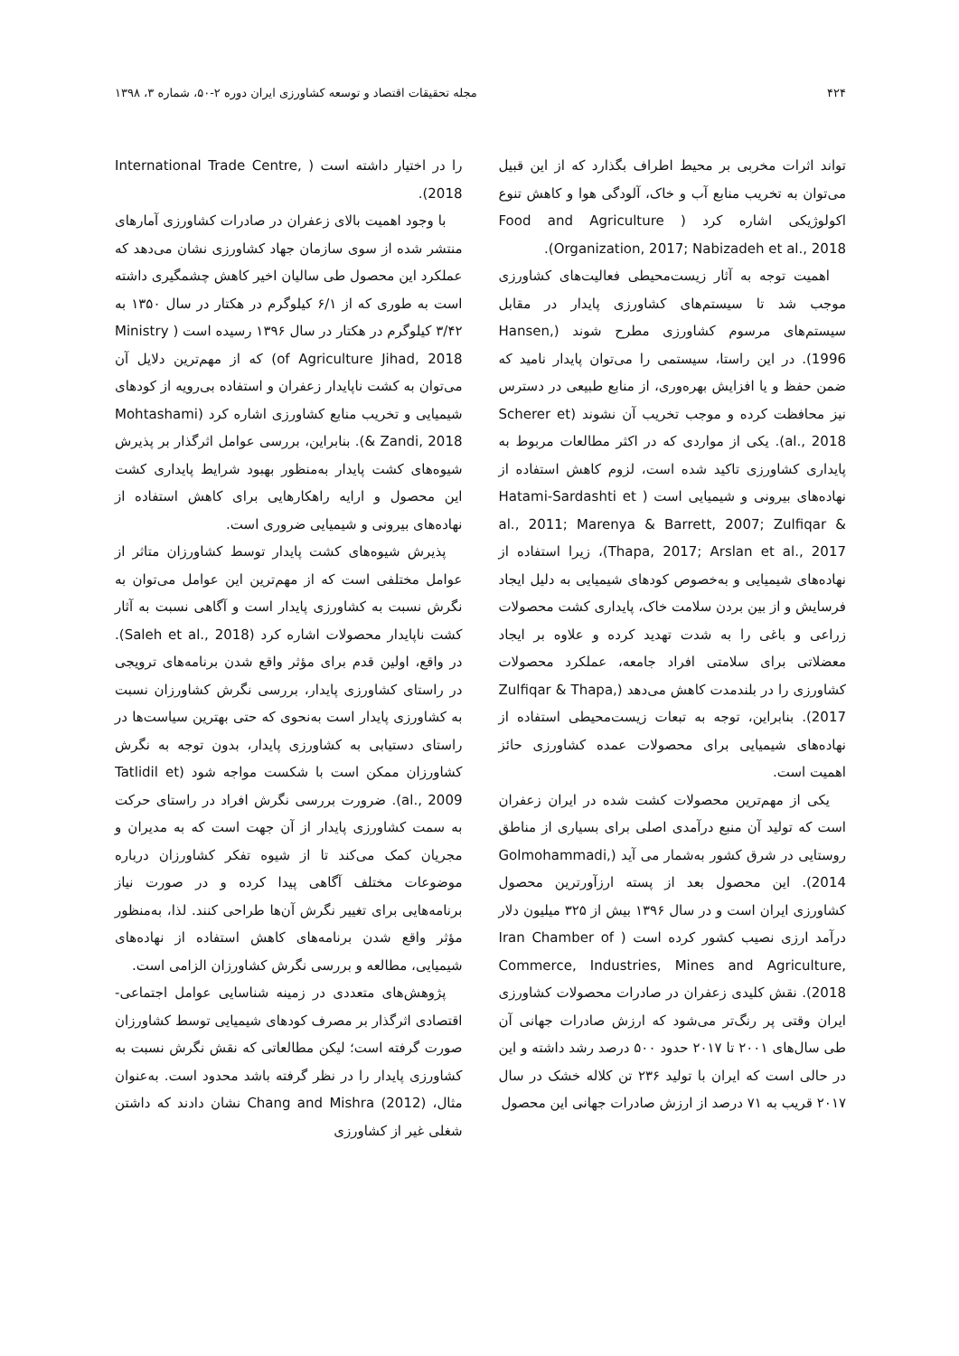۴۲۴ مجله تحقیقات اقتصاد و توسعه کشاورزی ایران دوره ۲-۵۰، شماره ۳، ۱۳۹۸
تواند اثرات مخربی بر محیط اطراف بگذارد که از این قبیل می‌توان به تخریب منابع آب و خاک، آلودگی هوا و کاهش تنوع اکولوژیکی اشاره کرد ( Food and Agriculture Organization, 2017; Nabizadeh et al., 2018).
اهمیت توجه به آثار زیست‌محیطی فعالیت‌های کشاورزی موجب شد تا سیستم‌های کشاورزی پایدار در مقابل سیستم‌های مرسوم کشاورزی مطرح شوند (Hansen, 1996). در این راستا، سیستمی را می‌توان پایدار نامید که ضمن حفظ و یا افزایش بهره‌وری، از منابع طبیعی در دسترس نیز محافظت کرده و موجب تخریب آن نشوند (Scherer et al., 2018). یکی از مواردی که در اکثر مطالعات مربوط به پایداری کشاورزی تاکید شده است، لزوم کاهش استفاده از نهاده‌های بیرونی و شیمیایی است ( Hatami-Sardashti et al., 2011; Marenya & Barrett, 2007; Zulfiqar & Thapa, 2017; Arslan et al., 2017)، زیرا استفاده از نهاده‌های شیمیایی و به‌خصوص کودهای شیمیایی به دلیل ایجاد فرسایش و از بین بردن سلامت خاک، پایداری کشت محصولات زراعی و باغی را به شدت تهدید کرده و علاوه بر ایجاد معضلاتی برای سلامتی افراد جامعه، عملکرد محصولات کشاورزی را در بلندمدت کاهش می‌دهد (Zulfiqar & Thapa, 2017). بنابراین، توجه به تبعات زیست‌محیطی استفاده از نهاده‌های شیمیایی برای محصولات عمده کشاورزی حائز اهمیت است.
یکی از مهم‌ترین محصولات کشت شده در ایران زعفران است که تولید آن منبع درآمدی اصلی برای بسیاری از مناطق روستایی در شرق کشور به‌شمار می آید (Golmohammadi, 2014). این محصول بعد از پسته ارزآورترین محصول کشاورزی ایران است و در سال ۱۳۹۶ بیش از ۳۲۵ میلیون دلار درآمد ارزی نصیب کشور کرده است ( Iran Chamber of Commerce, Industries, Mines and Agriculture, 2018). نقش کلیدی زعفران در صادرات محصولات کشاورزی ایران وقتی پر رنگ‌تر می‌شود که ارزش صادرات جهانی آن طی سال‌های ۲۰۰۱ تا ۲۰۱۷ حدود ۵۰۰ درصد رشد داشته و این در حالی است که ایران با تولید ۲۳۶ تن کلاله خشک در سال ۲۰۱۷ قریب به ۷۱ درصد از ارزش صادرات جهانی این محصول
را در اختیار داشته است ( International Trade Centre, 2018).
با وجود اهمیت بالای زعفران در صادرات کشاورزی آمارهای منتشر شده از سوی سازمان جهاد کشاورزی نشان می‌دهد که عملکرد این محصول طی سالیان اخیر کاهش چشمگیری داشته است به طوری که از ۶/۱ کیلوگرم در هکتار در سال ۱۳۵۰ به ۳/۴۲ کیلوگرم در هکتار در سال ۱۳۹۶ رسیده است ( Ministry of Agriculture Jihad, 2018) که از مهم‌ترین دلایل آن می‌توان به کشت ناپایدار زعفران و استفاده بی‌رویه از کودهای شیمیایی و تخریب منابع کشاورزی اشاره کرد (Mohtashami & Zandi, 2018). بنابراین، بررسی عوامل اثرگذار بر پذیرش شیوه‌های کشت پایدار به‌منظور بهبود شرایط پایداری کشت این محصول و ارایه راهکارهایی برای کاهش استفاده از نهاده‌های بیرونی و شیمیایی ضروری است.
پذیرش شیوه‌های کشت پایدار توسط کشاورزان متاثر از عوامل مختلفی است که از مهم‌ترین این عوامل می‌توان به نگرش نسبت به کشاورزی پایدار است و آگاهی نسبت به آثار کشت ناپایدار محصولات اشاره کرد (Saleh et al., 2018). در واقع، اولین قدم برای مؤثر واقع شدن برنامه‌های ترویجی در راستای کشاورزی پایدار، بررسی نگرش کشاورزان نسبت به کشاورزی پایدار است به‌نحوی که حتی بهترین سیاست‌ها در راستای دستیابی به کشاورزی پایدار، بدون توجه به نگرش کشاورزان ممکن است با شکست مواجه شود (Tatlidil et al., 2009). ضرورت بررسی نگرش افراد در راستای حرکت به سمت کشاورزی پایدار از آن جهت است که به مدیران و مجریان کمک می‌کند تا از شیوه تفکر کشاورزان درباره موضوعات مختلف آگاهی پیدا کرده و در صورت نیاز برنامه‌هایی برای تغییر نگرش آن‌ها طراحی کنند. لذا، به‌منظور مؤثر واقع شدن برنامه‌های کاهش استفاده از نهاده‌های شیمیایی، مطالعه و بررسی نگرش کشاورزان الزامی است.
پژوهش‌های متعددی در زمینه شناسایی عوامل اجتماعی-اقتصادی اثرگذار بر مصرف کودهای شیمیایی توسط کشاورزان صورت گرفته است؛ لیکن مطالعاتی که نقش نگرش نسبت به کشاورزی پایدار را در نظر گرفته باشد محدود است. به‌عنوان مثال، Chang and Mishra (2012) نشان دادند که داشتن شغلی غیر از کشاورزی